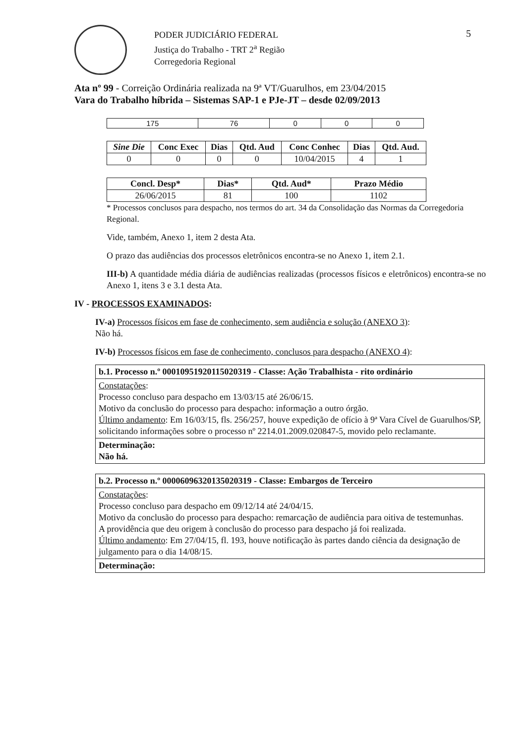PODER JUDICIÁRIO FEDERAL
Justiça do Trabalho - TRT 2<sup>a</sup> Região
Corregedoria Regional
5
Ata nº 99 - Correição Ordinária realizada na 9ª VT/Guarulhos, em 23/04/2015
Vara do Trabalho híbrida – Sistemas SAP-1 e PJe-JT – desde 02/09/2013
| 175 | 76 | 0 | 0 | 0 |
| Sine Die | Conc Exec | Dias | Qtd. Aud | Conc Conhec | Dias | Qtd. Aud. |
| --- | --- | --- | --- | --- | --- | --- |
| 0 | 0 | 0 | 0 | 10/04/2015 | 4 | 1 |
| Concl. Desp* | Dias* | Qtd. Aud* | Prazo Médio |
| --- | --- | --- | --- |
| 26/06/2015 | 81 | 100 | 1102 |
* Processos conclusos para despacho, nos termos do art. 34 da Consolidação das Normas da Corregedoria Regional.
Vide, também, Anexo 1, item 2 desta Ata.
O prazo das audiências dos processos eletrônicos encontra-se no Anexo 1, item 2.1.
III-b) A quantidade média diária de audiências realizadas (processos físicos e eletrônicos) encontra-se no Anexo 1, itens 3 e 3.1 desta Ata.
IV - PROCESSOS EXAMINADOS:
IV-a) Processos físicos em fase de conhecimento, sem audiência e solução (ANEXO 3):
Não há.
IV-b) Processos físicos em fase de conhecimento, conclusos para despacho (ANEXO 4):
b.1. Processo n.º 00010951920115020319 - Classe: Ação Trabalhista - rito ordinário
Constatações:
Processo concluso para despacho em 13/03/15 até 26/06/15.
Motivo da conclusão do processo para despacho: informação a outro órgão.
Último andamento: Em 16/03/15, fls. 256/257, houve expedição de ofício à 9ª Vara Cível de Guarulhos/SP, solicitando informações sobre o processo nº 2214.01.2009.020847-5, movido pelo reclamante.
Determinação:
Não há.
b.2. Processo n.º 00006096320135020319 - Classe: Embargos de Terceiro
Constatações:
Processo concluso para despacho em 09/12/14 até 24/04/15.
Motivo da conclusão do processo para despacho: remarcação de audiência para oitiva de testemunhas.
A providência que deu origem à conclusão do processo para despacho já foi realizada.
Último andamento: Em 27/04/15, fl. 193, houve notificação às partes dando ciência da designação de julgamento para o dia 14/08/15.
Determinação: